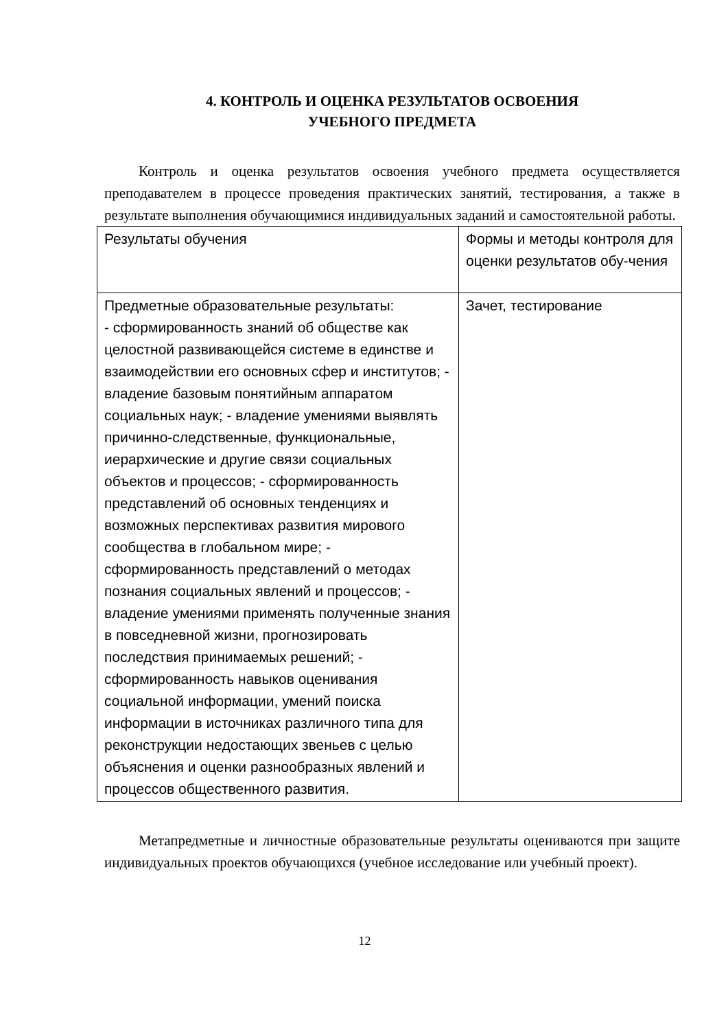4. КОНТРОЛЬ И ОЦЕНКА РЕЗУЛЬТАТОВ ОСВОЕНИЯ
УЧЕБНОГО ПРЕДМЕТА
Контроль и оценка результатов освоения учебного предмета осуществляется преподавателем в процессе проведения практических занятий, тестирования, а также в результате выполнения обучающимися индивидуальных заданий и самостоятельной работы.
| Результаты обучения | Формы и методы контроля для оценки результатов обу-чения |
| Предметные образовательные результаты: - сформированность знаний об обществе как целостной развивающейся системе в единстве и взаимодействии его основных сфер и институтов; - владение базовым понятийным аппаратом социальных наук; - владение умениями выявлять причинно-следственные, функциональные, иерархические и другие связи социальных объектов и процессов; - сформированность представлений об основных тенденциях и возможных перспективах развития мирового сообщества в глобальном мире; - сформированность представлений о методах познания социальных явлений и процессов; - владение умениями применять полученные знания в повседневной жизни, прогнозировать последствия принимаемых решений; - сформированность навыков оценивания социальной информации, умений поиска информации в источниках различного типа для реконструкции недостающих звеньев с целью объяснения и оценки разнообразных явлений и процессов общественного развития. | Зачет, тестирование |
Метапредметные и личностные образовательные результаты оцениваются при защите индивидуальных проектов обучающихся (учебное исследование или учебный проект).
12